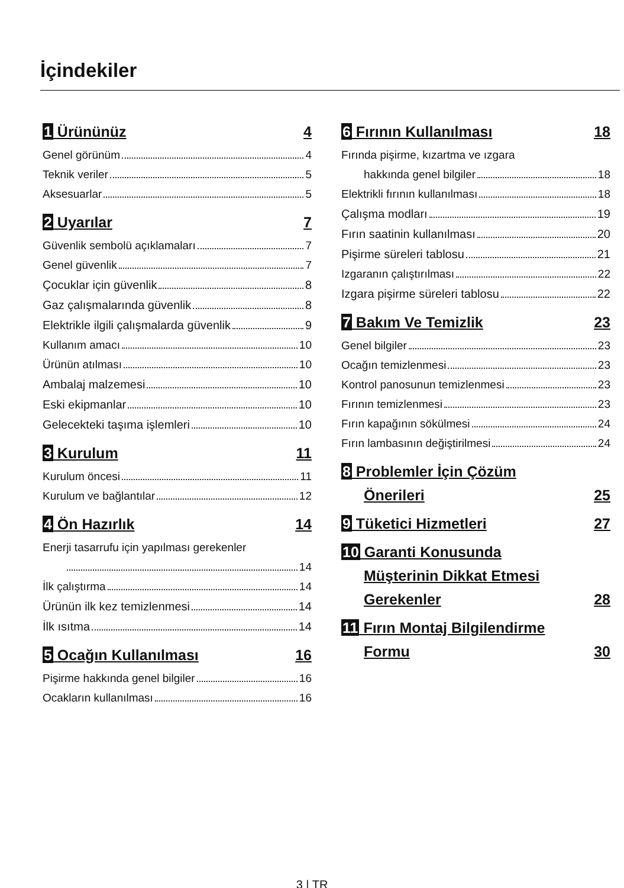İçindekiler
1 Ürününüz 4
Genel görünüm 4
Teknik veriler 5
Aksesuarlar 5
2 Uyarılar 7
Güvenlik sembolü açıklamaları 7
Genel güvenlik 7
Çocuklar için güvenlik 8
Gaz çalışmalarında güvenlik 8
Elektrikle ilgili çalışmalarda güvenlik 9
Kullanım amacı 10
Ürünün atılması 10
Ambalaj malzemesi 10
Eski ekipmanlar 10
Gelecekteki taşıma işlemleri 10
3 Kurulum 11
Kurulum öncesi 11
Kurulum ve bağlantılar 12
4 Ön Hazırlık 14
Enerji tasarrufu için yapılması gerekenler
14
İlk çalıştırma 14
Ürünün ilk kez temizlenmesi 14
İlk ısıtma 14
5 Ocağın Kullanılması 16
Pişirme hakkında genel bilgiler 16
Ocakların kullanılması 16
6 Fırının Kullanılması 18
Fırında pişirme, kızartma ve ızgara
hakkında genel bilgiler 18
Elektrikli fırının kullanılması 18
Çalışma modları 19
Fırın saatinin kullanılması 20
Pişirme süreleri tablosu 21
Izgaranın çalıştırılması 22
Izgara pişirme süreleri tablosu 22
7 Bakım Ve Temizlik 23
Genel bilgiler 23
Ocağın temizlenmesi 23
Kontrol panosunun temizlenmesi 23
Fırının temizlenmesi 23
Fırın kapağının sökülmesi 24
Fırın lambasının değiştirilmesi 24
8 Problemler İçin Çözüm
Önerileri 25
9 Tüketici Hizmetleri 27
10 Garanti Konusunda
Müşterinin Dikkat Etmesi
Gerekenler 28
11 Fırın Montaj Bilgilendirme
Formu 30
3 | TR